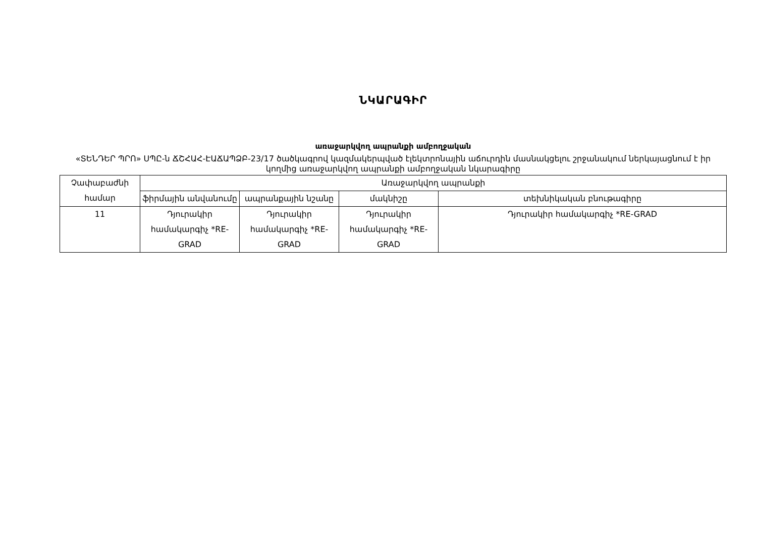ՆԿԱՐԱԳԻՐ
առաջարկվող ապրանքի ամբողջական
«ՏԵՆԴԵՐ ՊՐՈ» ՍՊԸ-ն ՃՇՀԱՀ-ԷԱՃԱՊՁԲ-23/17 ծածկագրով կազմակերպված էլեկտրոնային աճուրդին մասնակցելու շրջանակում ներկայացնում է իր կողմից առաջարկվող ապրանքի ամբողջական նկարագիրը
| Չափաբաժնի համար | Առաջարկվող ապրանքի | | | |
| --- | --- | --- | --- | --- |
| | ֆիրմային անվանումը | ապրանքային նշանը | մակնիշը | տեխնիկական բնութագիրը |
| 11 | Դյուրակիր համակարգիչ *RE-GRAD | Դյուրակիր համակարգիչ *RE-GRAD | Դյուրակիր համակարգիչ *RE-GRAD | Դյուրակիր համակարգիչ *RE-GRAD |